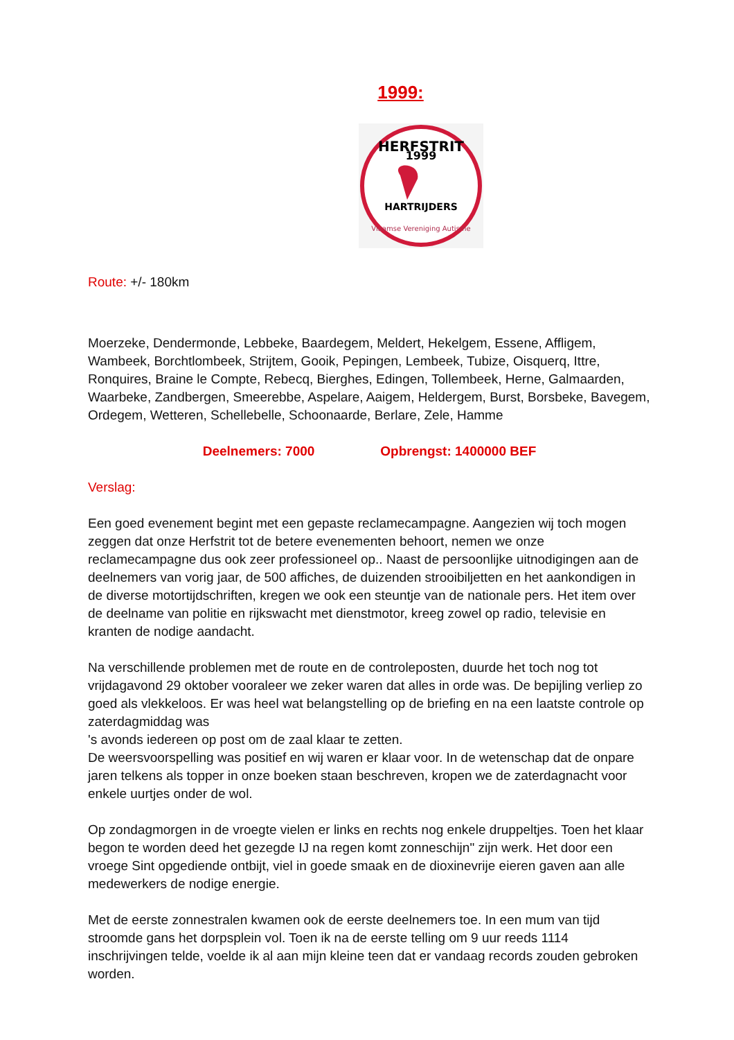1999:
1999
HERFSTRIT
HARTRIJDERS
Vlaamse Vereniging Autisme
Route: +/- 180km
Moerzeke, Dendermonde, Lebbeke, Baardegem, Meldert, Hekelgem, Essene, Affligem, Wambeek, Borchtlombeek, Strijtem, Gooik, Pepingen, Lembeek, Tubize, Oisquerq, Ittre, Ronquires, Braine le Compte, Rebecq, Bierghes, Edingen, Tollembeek, Herne, Galmaarden, Waarbeke, Zandbergen, Smeerebbe, Aspelare, Aaigem, Heldergem, Burst, Borsbeke, Bavegem, Ordegem, Wetteren, Schellebelle, Schoonaarde, Berlare, Zele, Hamme
Deelnemers: 7000 Opbrengst: 1400000 BEF
Verslag:
Een goed evenement begint met een gepaste reclamecampagne. Aangezien wij toch mogen zeggen dat onze Herfstrit tot de betere evenementen behoort, nemen we onze reclamecampagne dus ook zeer professioneel op.. Naast de persoonlijke uitnodigingen aan de deelnemers van vorig jaar, de 500 affiches, de duizenden strooibiljetten en het aankondigen in de diverse motortijdschriften, kregen we ook een steuntje van de nationale pers. Het item over de deelname van politie en rijkswacht met dienstmotor, kreeg zowel op radio, televisie en kranten de nodige aandacht.
Na verschillende problemen met de route en de controleposten, duurde het toch nog tot vrijdagavond 29 oktober vooraleer we zeker waren dat alles in orde was. De bepijling verliep zo goed als vlekkeloos. Er was heel wat belangstelling op de briefing en na een laatste controle op zaterdagmiddag was
's avonds iedereen op post om de zaal klaar te zetten.
De weersvoorspelling was positief en wij waren er klaar voor. In de wetenschap dat de onpare jaren telkens als topper in onze boeken staan beschreven, kropen we de zaterdagnacht voor enkele uurtjes onder de wol.
Op zondagmorgen in de vroegte vielen er links en rechts nog enkele druppeltjes. Toen het klaar begon te worden deed het gezegde IJ na regen komt zonneschijn" zijn werk. Het door een vroege Sint opgediende ontbijt, viel in goede smaak en de dioxinevrije eieren gaven aan alle medewerkers de nodige energie.
Met de eerste zonnestralen kwamen ook de eerste deelnemers toe. In een mum van tijd stroomde gans het dorpsplein vol. Toen ik na de eerste telling om 9 uur reeds 1114 inschrijvingen telde, voelde ik al aan mijn kleine teen dat er vandaag records zouden gebroken worden.